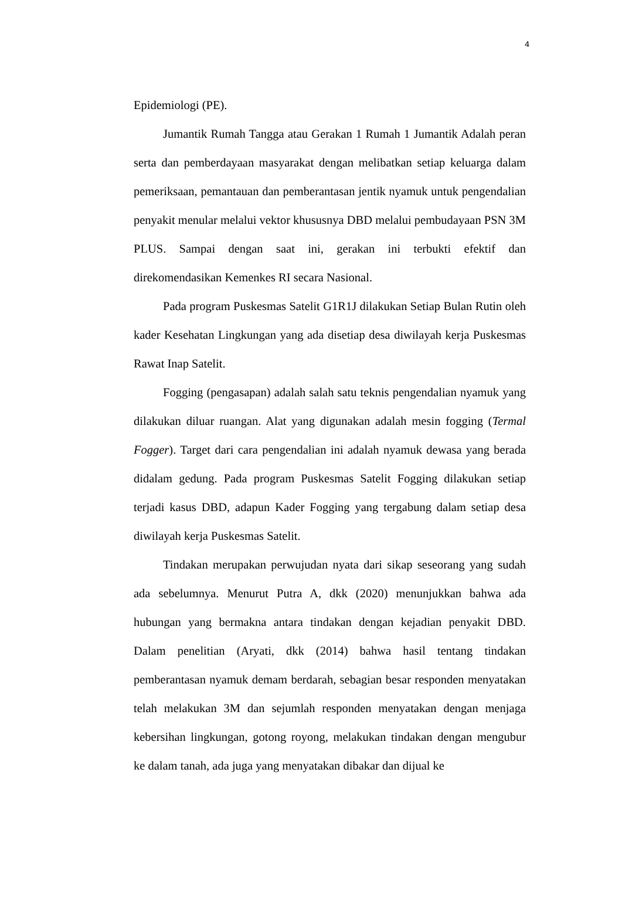4
Epidemiologi (PE).
Jumantik Rumah Tangga atau Gerakan 1 Rumah 1 Jumantik Adalah peran serta dan pemberdayaan masyarakat dengan melibatkan setiap keluarga dalam pemeriksaan, pemantauan dan pemberantasan jentik nyamuk untuk pengendalian penyakit menular melalui vektor khususnya DBD melalui pembudayaan PSN 3M PLUS. Sampai dengan saat ini, gerakan ini terbukti efektif dan direkomendasikan Kemenkes RI secara Nasional.
Pada program Puskesmas Satelit G1R1J dilakukan Setiap Bulan Rutin oleh kader Kesehatan Lingkungan yang ada disetiap desa diwilayah kerja Puskesmas Rawat Inap Satelit.
Fogging (pengasapan) adalah salah satu teknis pengendalian nyamuk yang dilakukan diluar ruangan. Alat yang digunakan adalah mesin fogging (Termal Fogger). Target dari cara pengendalian ini adalah nyamuk dewasa yang berada didalam gedung. Pada program Puskesmas Satelit Fogging dilakukan setiap terjadi kasus DBD, adapun Kader Fogging yang tergabung dalam setiap desa diwilayah kerja Puskesmas Satelit.
Tindakan merupakan perwujudan nyata dari sikap seseorang yang sudah ada sebelumnya. Menurut Putra A, dkk (2020) menunjukkan bahwa ada hubungan yang bermakna antara tindakan dengan kejadian penyakit DBD. Dalam penelitian (Aryati, dkk (2014) bahwa hasil tentang tindakan pemberantasan nyamuk demam berdarah, sebagian besar responden menyatakan telah melakukan 3M dan sejumlah responden menyatakan dengan menjaga kebersihan lingkungan, gotong royong, melakukan tindakan dengan mengubur ke dalam tanah, ada juga yang menyatakan dibakar dan dijual ke